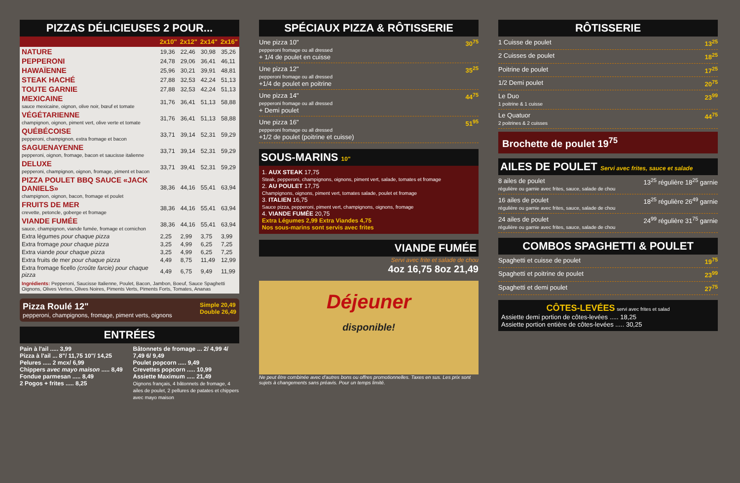PIZZAS DÉLICIEUSES 2 POUR...
| | 2x10" | 2x12" | 2x14" | 2x16" |
| --- | --- | --- | --- | --- |
| NATURE | 19,36 | 22,46 | 30,98 | 35,26 |
| PEPPERONI | 24,78 | 29,06 | 36,41 | 46,11 |
| HAWAÏENNE | 25,96 | 30,21 | 39,91 | 48,81 |
| STEAK HACHÉ | 27,88 | 32,53 | 42,24 | 51,13 |
| TOUTE GARNIE | 27,88 | 32,53 | 42,24 | 51,13 |
| MEXICAINE sauce mexicaine, oignon, olive noir, bœuf et tomate | 31,76 | 36,41 | 51,13 | 58,88 |
| VÉGÉTARIENNE champignon, oignon, piment vert, olive verte et tomate | 31,76 | 36,41 | 51,13 | 58,88 |
| QUÉBÉCOISE pepperoni, champignon, extra fromage et bacon | 33,71 | 39,14 | 52,31 | 59,29 |
| SAGUENAYENNE pepperoni, oignon, fromage, bacon et saucisse italienne | 33,71 | 39,14 | 52,31 | 59,29 |
| DELUXE pepperoni, champignon, oignon, fromage, piment et bacon | 33,71 | 39,41 | 52,31 | 59,29 |
| PIZZA POULET BBQ SAUCE «JACK DANIELS» champignon, oignon, bacon, fromage et poulet | 38,36 | 44,16 | 55,41 | 63,94 |
| FRUITS DE MER crevette, petoncle, goberge et fromage | 38,36 | 44,16 | 55,41 | 63,94 |
| VIANDE FUMÉE sauce, champignon, viande fumée, fromage et cornichon | 38,36 | 44,16 | 55,41 | 63,94 |
| Extra légumes pour chaque pizza | 2,25 | 2,99 | 3,75 | 3,99 |
| Extra fromage pour chaque pizza | 3,25 | 4,99 | 6,25 | 7,25 |
| Extra viande pour chaque pizza | 3,25 | 4,99 | 6,25 | 7,25 |
| Extra fruits de mer pour chaque pizza | 4,49 | 8,75 | 11,49 | 12,99 |
| Extra fromage ficello (croûte farcie) pour chaque pizza | 4,49 | 6,75 | 9,49 | 11,99 |
Ingrédients: Pepperoni, Saucisse Italienne, Poulet, Bacon, Jambon, Boeuf, Sauce Spaghetti Oignons, Olives Vertes, Olives Noires, Piments Verts, Piments Forts, Tomates, Ananas
Pizza Roulé 12"
pepperoni, champignons, fromage, piment verts, oignons
Simple 20,49
Double 26,49
ENTRÉES
Pain à l'ail ..... 3,99
Pizza à l'ail ... 8"/ 11,75 10"/ 14,25
Pelures ..... 2 mcx/ 6,99
Chippers avec mayo maison ..... 8,49
Fondue parmesan ..... 8,49
2 Pogos + frites ..... 8,25
Bâtonnets de fromage ... 2/ 4,99 4/ 7,49 6/ 9,49
Poulet popcorn ..... 9,49
Crevettes popcorn ..... 10,99
Assiette Maximum ..... 21,49
Oignons français, 4 bâtonnets de fromage, 4 ailes de poulet, 2 pellures de patates et chippers avec mayo maison
SPÉCIAUX PIZZA & RÔTISSERIE
Une pizza 10"
pepperoni fromage ou all dressed
+ 1/4 de poulet en cuisse
30<sup>75</sup>
Une pizza 12"
pepperoni fromage ou all dressed
+1/4 de poulet en poitrine
35<sup>25</sup>
Une pizza 14"
pepperoni fromage ou all dressed
+ Demi poulet
44<sup>75</sup>
Une pizza 16"
pepperoni fromage ou all dressed
+1/2 de poulet (poitrine et cuisse)
51<sup>95</sup>
SOUS-MARINS 10"
1. AUX STEAK 17,75
Steak, pepperoni, champignons, oignons, piment vert, salade, tomates et fromage
2. AU POULET 17,75
Champignons, oignons, piment vert, tomates salade, poulet et fromage
3. ITALIEN 16,75
Sauce pizza, pepperoni, piment vert, champignons, oignons, fromage
4. VIANDE FUMÉE 20,75
Extra Légumes 2,99 Extra Viandes 4,75
Nos sous-marins sont servis avec frites
VIANDE FUMÉE
Servi avec frite et salade de chou
4oz 16,75 8oz 21,49
Déjeuner
disponible!
Ne peut être combinée avec d'autres bons ou offres promotionnelles. Taxes en sus. Les prix sont sujets à changements sans préavis. Pour un temps limité.
RÔTISSERIE
1 Cuisse de poulet 13<sup>25</sup>
2 Cuisses de poulet 18<sup>25</sup>
Poitrine de poulet 17<sup>25</sup>
1/2 Demi poulet 20<sup>75</sup>
Le Duo
1 poitrine & 1 cuisse 23<sup>99</sup>
Le Quatuor
2 poitrines & 2 cuisses 44<sup>75</sup>
Brochette de poulet 19<sup>75</sup>
AILES DE POULET Servi avec frites, sauce et salade
8 ailes de poulet
régulière ou garnie avec frites, sauce, salade de chou 13<sup>25</sup> régulière 18<sup>25</sup> garnie
16 ailes de poulet
régulière ou garnie avec frites, sauce, salade de chou 18<sup>25</sup> régulière 26<sup>49</sup> garnie
24 ailes de poulet
régulière ou garnie avec frites, sauce, salade de chou 24<sup>99</sup> régulière 31<sup>75</sup> garnie
COMBOS SPAGHETTI & POULET
Spaghetti et cuisse de poulet 19<sup>75</sup>
Spaghetti et poitrine de poulet 23<sup>99</sup>
Spaghetti et demi poulet 27<sup>75</sup>
CÔTES-LEVÉES servi avec frites et salad
Assiette demi portion de côtes-levées ..... 18,25
Assiette portion entière de côtes-levées ..... 30,25